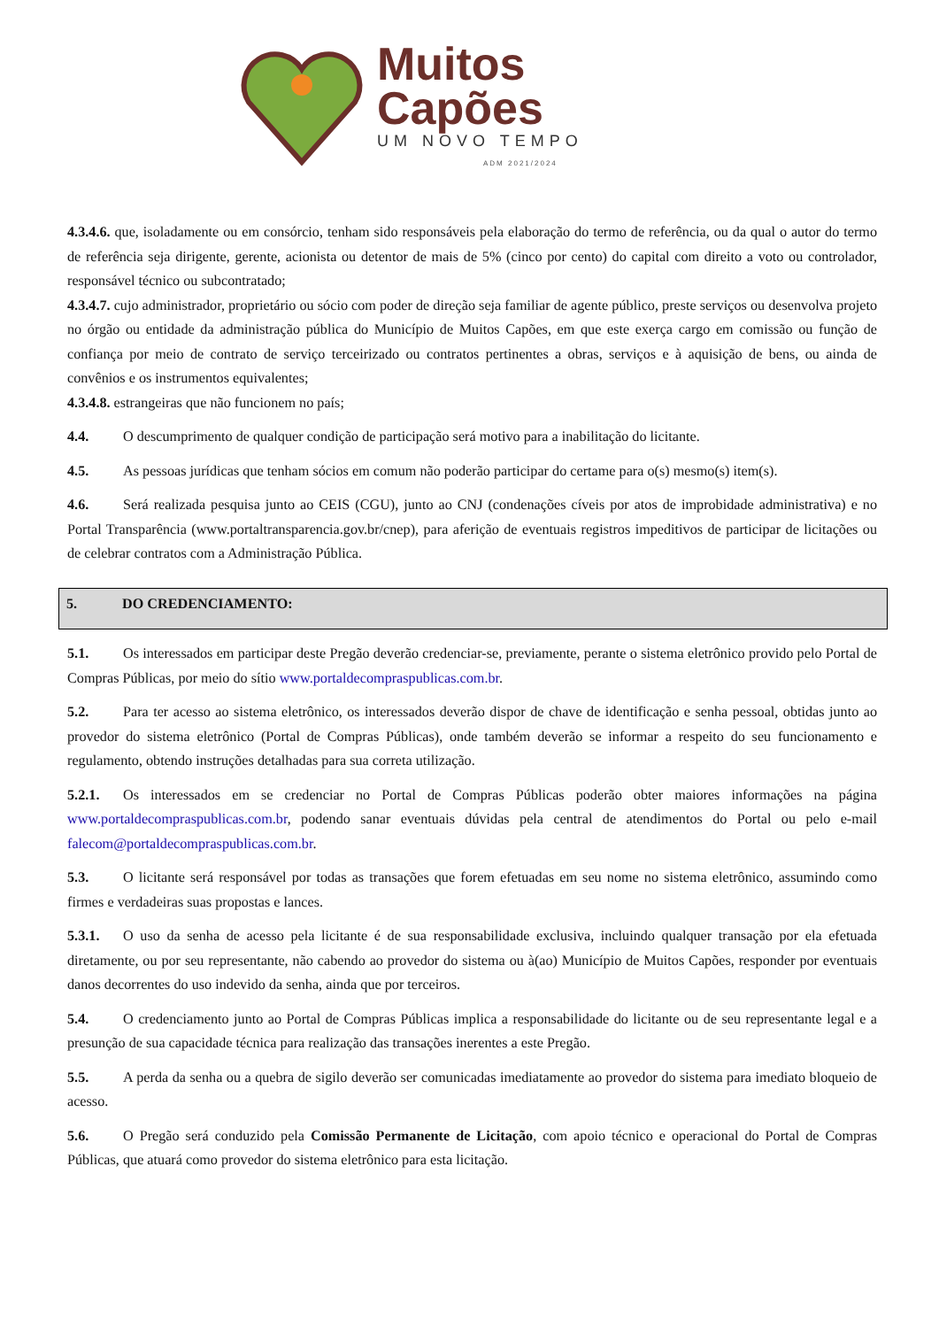Muitos
Capões
UM NOVO TEMPO
ADM 2021/2024
4.3.4.6. que, isoladamente ou em consórcio, tenham sido responsáveis pela elaboração do termo de referência, ou da qual o autor do termo de referência seja dirigente, gerente, acionista ou detentor de mais de 5% (cinco por cento) do capital com direito a voto ou controlador, responsável técnico ou subcontratado;
4.3.4.7. cujo administrador, proprietário ou sócio com poder de direção seja familiar de agente público, preste serviços ou desenvolva projeto no órgão ou entidade da administração pública do Município de Muitos Capões, em que este exerça cargo em comissão ou função de confiança por meio de contrato de serviço terceirizado ou contratos pertinentes a obras, serviços e à aquisição de bens, ou ainda de convênios e os instrumentos equivalentes;
4.3.4.8. estrangeiras que não funcionem no país;
4.4. O descumprimento de qualquer condição de participação será motivo para a inabilitação do licitante.
4.5. As pessoas jurídicas que tenham sócios em comum não poderão participar do certame para o(s) mesmo(s) item(s).
4.6. Será realizada pesquisa junto ao CEIS (CGU), junto ao CNJ (condenações cíveis por atos de improbidade administrativa) e no Portal Transparência (www.portaltransparencia.gov.br/cnep), para aferição de eventuais registros impeditivos de participar de licitações ou de celebrar contratos com a Administração Pública.
5. DO CREDENCIAMENTO:
5.1. Os interessados em participar deste Pregão deverão credenciar-se, previamente, perante o sistema eletrônico provido pelo Portal de Compras Públicas, por meio do sítio www.portaldecompraspublicas.com.br.
5.2. Para ter acesso ao sistema eletrônico, os interessados deverão dispor de chave de identificação e senha pessoal, obtidas junto ao provedor do sistema eletrônico (Portal de Compras Públicas), onde também deverão se informar a respeito do seu funcionamento e regulamento, obtendo instruções detalhadas para sua correta utilização.
5.2.1. Os interessados em se credenciar no Portal de Compras Públicas poderão obter maiores informações na página www.portaldecompraspublicas.com.br, podendo sanar eventuais dúvidas pela central de atendimentos do Portal ou pelo e-mail falecom@portaldecompraspublicas.com.br.
5.3. O licitante será responsável por todas as transações que forem efetuadas em seu nome no sistema eletrônico, assumindo como firmes e verdadeiras suas propostas e lances.
5.3.1. O uso da senha de acesso pela licitante é de sua responsabilidade exclusiva, incluindo qualquer transação por ela efetuada diretamente, ou por seu representante, não cabendo ao provedor do sistema ou à(ao) Município de Muitos Capões, responder por eventuais danos decorrentes do uso indevido da senha, ainda que por terceiros.
5.4. O credenciamento junto ao Portal de Compras Públicas implica a responsabilidade do licitante ou de seu representante legal e a presunção de sua capacidade técnica para realização das transações inerentes a este Pregão.
5.5. A perda da senha ou a quebra de sigilo deverão ser comunicadas imediatamente ao provedor do sistema para imediato bloqueio de acesso.
5.6. O Pregão será conduzido pela Comissão Permanente de Licitação, com apoio técnico e operacional do Portal de Compras Públicas, que atuará como provedor do sistema eletrônico para esta licitação.